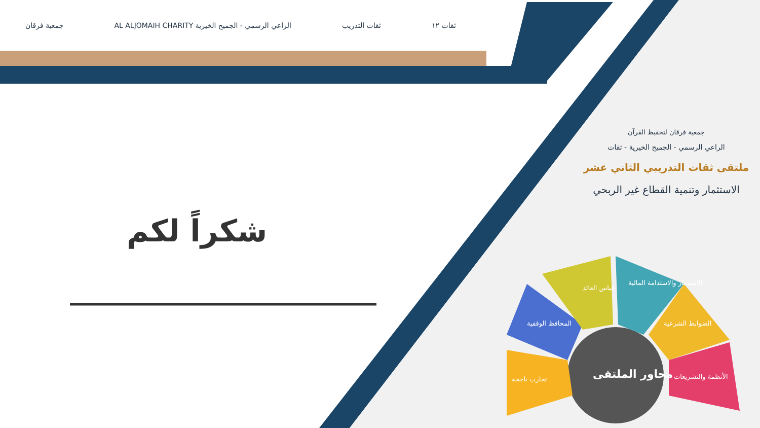ثقات ١٢ ثقات التدريب الراعي الرسمي - الجميح الخيرية AL ALJOMAIH CHARITY جمعية فرقان
شكراً لكم
جمعية فرقان لتحفيظ القرآن
الراعي الرسمي - الجميح الخيرية - ثقات
ملتقى ثقات التدريبي الثاني عشر
الاستثمار وتنمية القطاع غير الربحي
قياس العائد
الاستثمار والاستدامة المالية
المحافظ الوقفية الضوابط الشرعية
تجارب ناجحة محاور الملتقى الأنظمة والتشريعات